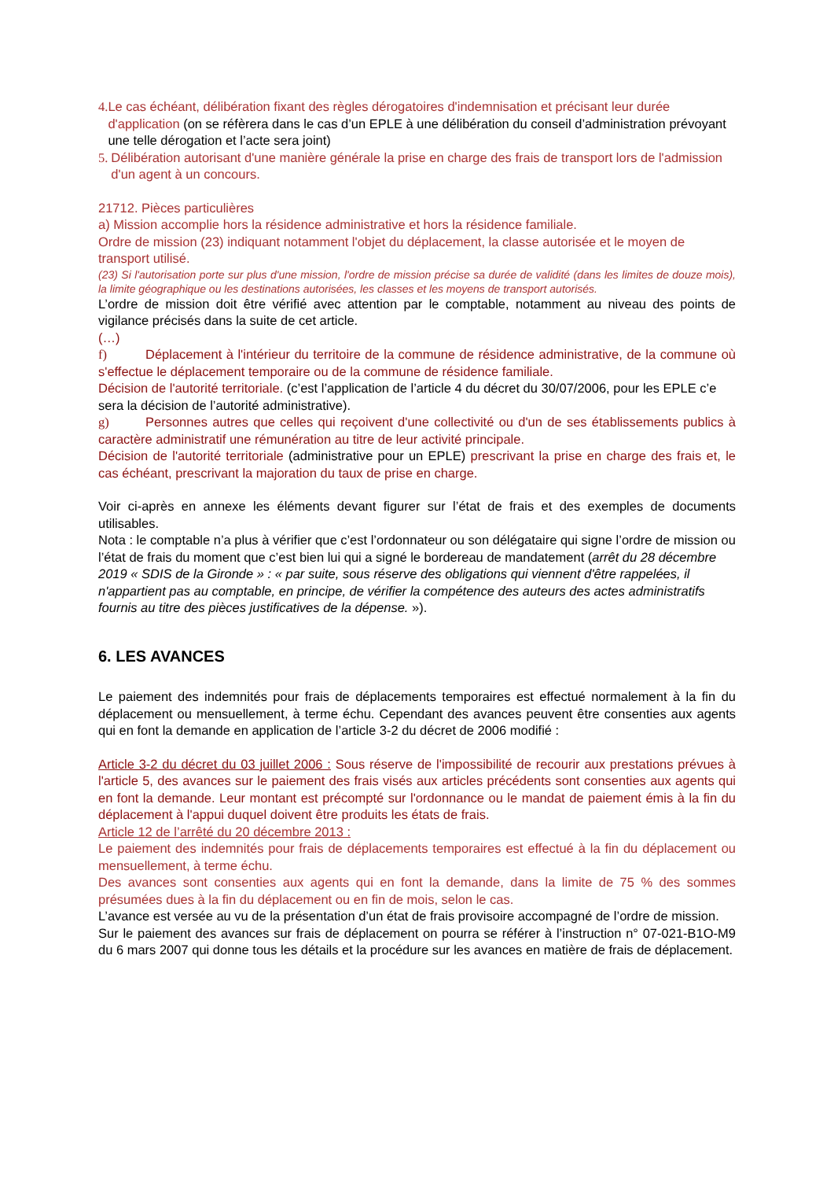4. Le cas échéant, délibération fixant des règles dérogatoires d'indemnisation et précisant leur durée d'application (on se réfèrera dans le cas d’un EPLE à une délibération du conseil d’administration prévoyant une telle dérogation et l’acte sera joint)
5. Délibération autorisant d'une manière générale la prise en charge des frais de transport lors de l'admission d'un agent à un concours.
21712. Pièces particulières
a) Mission accomplie hors la résidence administrative et hors la résidence familiale.
Ordre de mission (23) indiquant notamment l'objet du déplacement, la classe autorisée et le moyen de transport utilisé.
(23) Si l'autorisation porte sur plus d'une mission, l'ordre de mission précise sa durée de validité (dans les limites de douze mois), la limite géographique ou les destinations autorisées, les classes et les moyens de transport autorisés.
L’ordre de mission doit être vérifié avec attention par le comptable, notamment au niveau des points de vigilance précisés dans la suite de cet article.
(…)
f) Déplacement à l'intérieur du territoire de la commune de résidence administrative, de la commune où s'effectue le déplacement temporaire ou de la commune de résidence familiale.
Décision de l'autorité territoriale. (c’est l’application de l’article 4 du décret du 30/07/2006, pour les EPLE c’e sera la décision de l’autorité administrative).
g) Personnes autres que celles qui reçoivent d'une collectivité ou d'un de ses établissements publics à caractère administratif une rémunération au titre de leur activité principale.
Décision de l'autorité territoriale (administrative pour un EPLE) prescrivant la prise en charge des frais et, le cas échéant, prescrivant la majoration du taux de prise en charge.
Voir ci-après en annexe les éléments devant figurer sur l’état de frais et des exemples de documents utilisables.
Nota : le comptable n’a plus à vérifier que c’est l’ordonnateur ou son délégataire qui signe l’ordre de mission ou l’état de frais du moment que c’est bien lui qui a signé le bordereau de mandatement (arrêt du 28 décembre 2019 « SDIS de la Gironde » : « par suite, sous réserve des obligations qui viennent d'être rappelées, il n'appartient pas au comptable, en principe, de vérifier la compétence des auteurs des actes administratifs fournis au titre des pièces justificatives de la dépense. »).
6. LES AVANCES
Le paiement des indemnités pour frais de déplacements temporaires est effectué normalement à la fin du déplacement ou mensuellement, à terme échu. Cependant des avances peuvent être consenties aux agents qui en font la demande en application de l’article 3-2 du décret de 2006 modifié :
Article 3-2 du décret du 03 juillet 2006 : Sous réserve de l'impossibilité de recourir aux prestations prévues à l'article 5, des avances sur le paiement des frais visés aux articles précédents sont consenties aux agents qui en font la demande. Leur montant est précompté sur l'ordonnance ou le mandat de paiement émis à la fin du déplacement à l'appui duquel doivent être produits les états de frais.
Article 12 de l’arrêté du 20 décembre 2013 :
Le paiement des indemnités pour frais de déplacements temporaires est effectué à la fin du déplacement ou mensuellement, à terme échu.
Des avances sont consenties aux agents qui en font la demande, dans la limite de 75 % des sommes présumées dues à la fin du déplacement ou en fin de mois, selon le cas.
L’avance est versée au vu de la présentation d’un état de frais provisoire accompagné de l’ordre de mission.
Sur le paiement des avances sur frais de déplacement on pourra se référer à l’instruction n° 07-021-B1O-M9 du 6 mars 2007 qui donne tous les détails et la procédure sur les avances en matière de frais de déplacement.